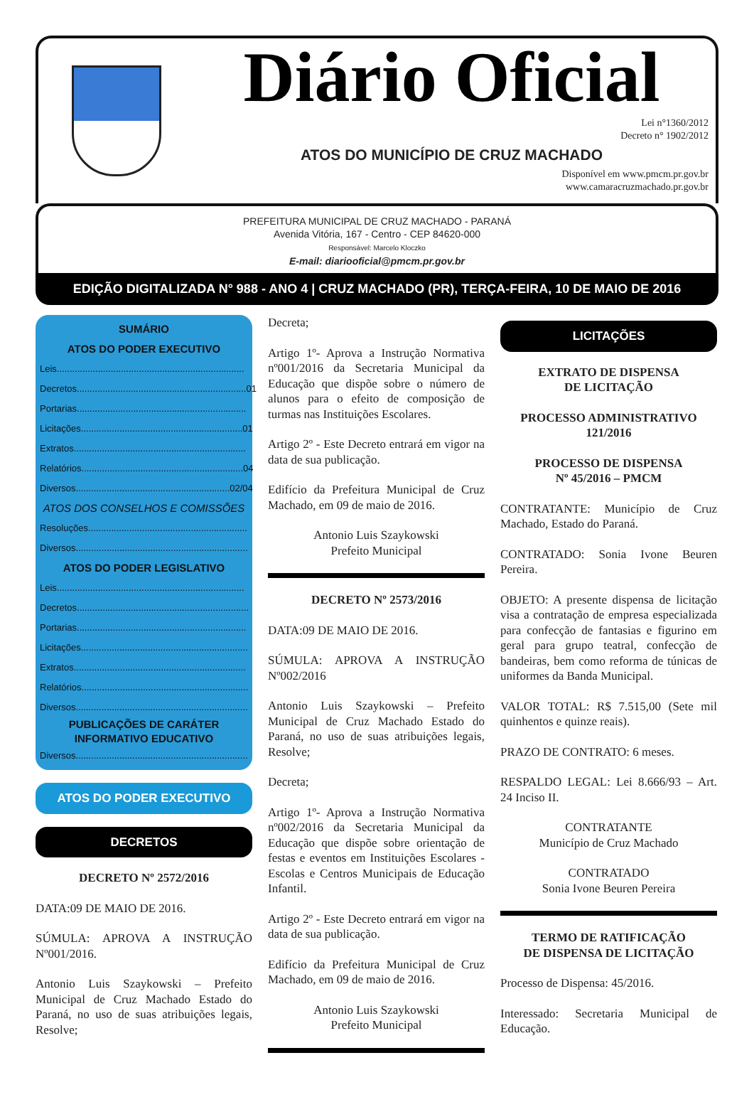Diário Oficial
Lei n°1360/2012
Decreto n° 1902/2012
ATOS DO MUNICÍPIO DE CRUZ MACHADO
Disponível em www.pmcm.pr.gov.br
www.camaracruzmachado.pr.gov.br
PREFEITURA MUNICIPAL DE CRUZ MACHADO - PARANÁ
Avenida Vitória, 167 - Centro - CEP 84620-000
Responsável: Marcelo Kloczko
E-mail: diariooficial@pmcm.pr.gov.br
EDIÇÃO DIGITALIZADA N° 988 - ANO 4 | CRUZ MACHADO (PR), TERÇA-FEIRA, 10 DE MAIO DE 2016
SUMÁRIO
ATOS DO PODER EXECUTIVO
Leis.........................................................................
Decretos..................................................................01
Portarias..................................................................
Licitações...............................................................01
Extratos...................................................................
Relatórios...............................................................04
Diversos............................................................02/04
ATOS DOS CONSELHOS E COMISSÕES
Resoluções..............................................................
Diversos...................................................................
ATOS DO PODER LEGISLATIVO
Leis.........................................................................
Decretos...................................................................
Portarias..................................................................
Licitações.................................................................
Extratos...................................................................
Relatórios.................................................................
Diversos...................................................................
PUBLICAÇÕES DE CARÁTER
INFORMATIVO EDUCATIVO
Diversos...................................................................
ATOS DO PODER EXECUTIVO
DECRETOS
DECRETO Nº 2572/2016
DATA:09 DE MAIO DE 2016.
SÚMULA: APROVA A INSTRUÇÃO Nº001/2016.
Antonio Luis Szaykowski – Prefeito Municipal de Cruz Machado Estado do Paraná, no uso de suas atribuições legais, Resolve;
Decreta;
Artigo 1º- Aprova a Instrução Normativa nº001/2016 da Secretaria Municipal da Educação que dispõe sobre o número de alunos para o efeito de composição de turmas nas Instituições Escolares.
Artigo 2º - Este Decreto entrará em vigor na data de sua publicação.
Edifício da Prefeitura Municipal de Cruz Machado, em 09 de maio de 2016.
Antonio Luis Szaykowski
Prefeito Municipal
DECRETO Nº 2573/2016
DATA:09 DE MAIO DE 2016.
SÚMULA: APROVA A INSTRUÇÃO Nº002/2016
Antonio Luis Szaykowski – Prefeito Municipal de Cruz Machado Estado do Paraná, no uso de suas atribuições legais, Resolve;
Decreta;
Artigo 1º- Aprova a Instrução Normativa nº002/2016 da Secretaria Municipal da Educação que dispõe sobre orientação de festas e eventos em Instituições Escolares - Escolas e Centros Municipais de Educação Infantil.
Artigo 2º - Este Decreto entrará em vigor na data de sua publicação.
Edifício da Prefeitura Municipal de Cruz Machado, em 09 de maio de 2016.
Antonio Luis Szaykowski
Prefeito Municipal
LICITAÇÕES
EXTRATO DE DISPENSA
DE LICITAÇÃO
PROCESSO ADMINISTRATIVO
121/2016
PROCESSO DE DISPENSA
Nº 45/2016 – PMCM
CONTRATANTE: Município de Cruz Machado, Estado do Paraná.
CONTRATADO: Sonia Ivone Beuren Pereira.
OBJETO: A presente dispensa de licitação visa a contratação de empresa especializada para confecção de fantasias e figurino em geral para grupo teatral, confecção de bandeiras, bem como reforma de túnicas de uniformes da Banda Municipal.
VALOR TOTAL: R$ 7.515,00 (Sete mil quinhentos e quinze reais).
PRAZO DE CONTRATO: 6 meses.
RESPALDO LEGAL: Lei 8.666/93 – Art. 24 Inciso II.
CONTRATANTE
Município de Cruz Machado
CONTRATADO
Sonia Ivone Beuren Pereira
TERMO DE RATIFICAÇÃO
DE DISPENSA DE LICITAÇÃO
Processo de Dispensa: 45/2016.
Interessado: Secretaria Municipal de Educação.